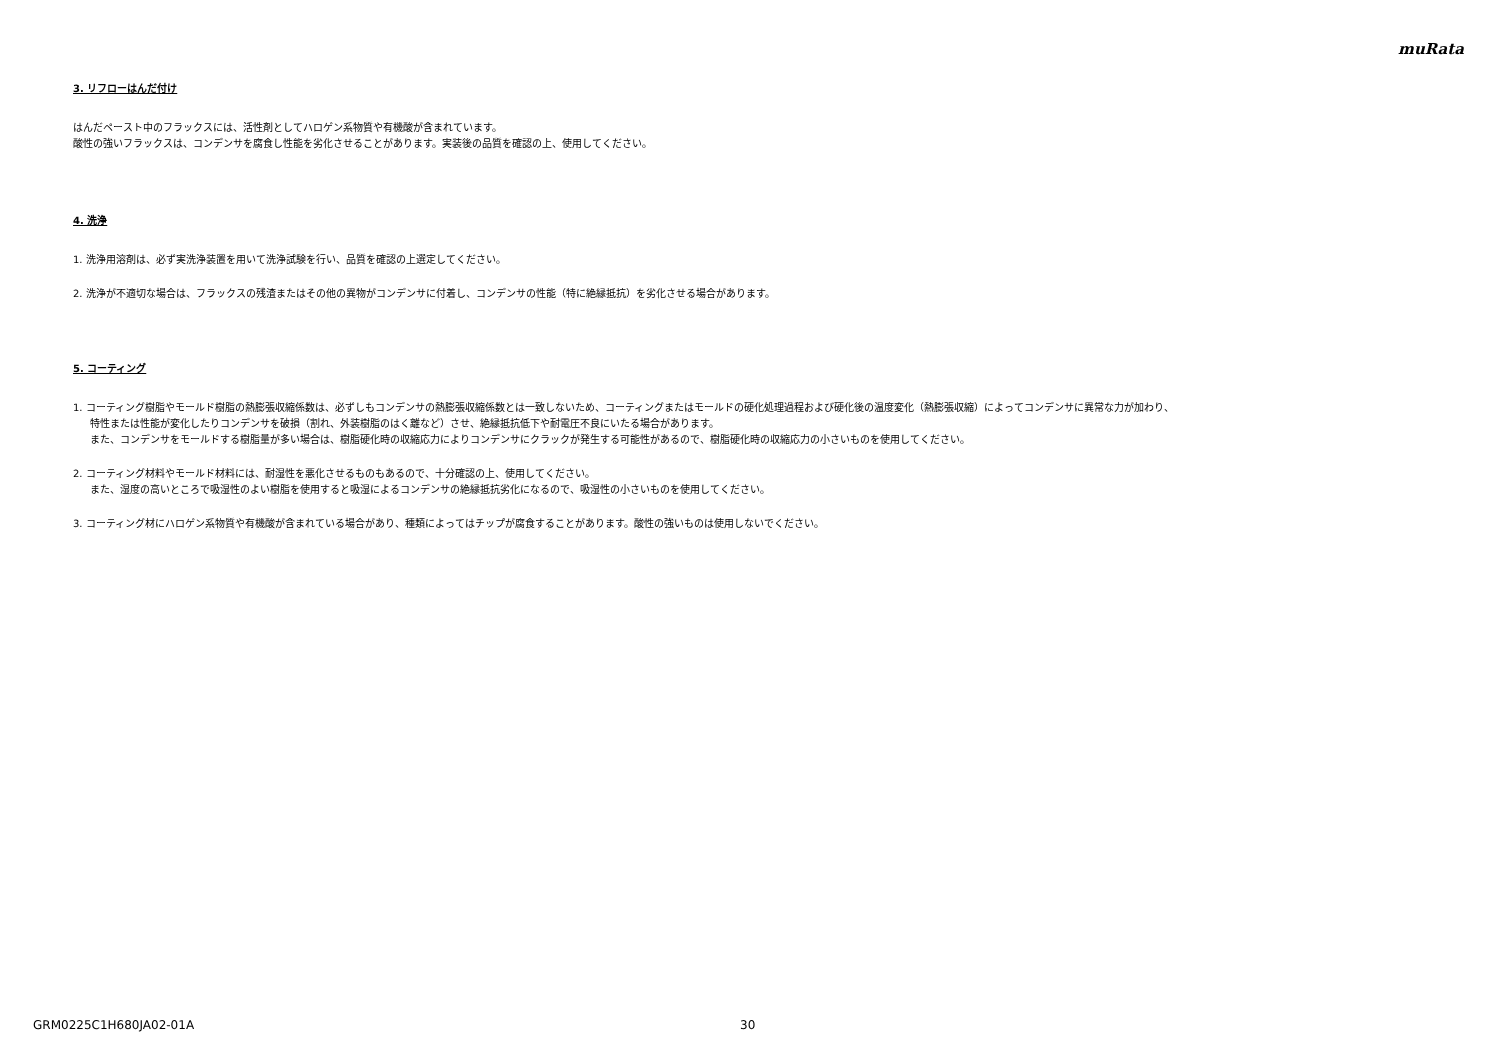muRata
3. リフローはんだ付け
はんだペースト中のフラックスには、活性剤としてハロゲン系物質や有機酸が含まれています。
酸性の強いフラックスは、コンデンサを腐食し性能を劣化させることがあります。実装後の品質を確認の上、使用してください。
4. 洗浄
1. 洗浄用溶剤は、必ず実洗浄装置を用いて洗浄試験を行い、品質を確認の上選定してください。
2. 洗浄が不適切な場合は、フラックスの残渣またはその他の異物がコンデンサに付着し、コンデンサの性能（特に絶縁抵抗）を劣化させる場合があります。
5. コーティング
1. コーティング樹脂やモールド樹脂の熱膨張収縮係数は、必ずしもコンデンサの熱膨張収縮係数とは一致しないため、コーティングまたはモールドの硬化処理過程および硬化後の温度変化（熱膨張収縮）によってコンデンサに異常な力が加わり、
特性または性能が変化したりコンデンサを破損（割れ、外装樹脂のはく離など）させ、絶縁抵抗低下や耐電圧不良にいたる場合があります。
また、コンデンサをモールドする樹脂量が多い場合は、樹脂硬化時の収縮応力によりコンデンサにクラックが発生する可能性があるので、樹脂硬化時の収縮応力の小さいものを使用してください。
2. コーティング材料やモールド材料には、耐湿性を悪化させるものもあるので、十分確認の上、使用してください。
また、湿度の高いところで吸湿性のよい樹脂を使用すると吸湿によるコンデンサの絶縁抵抗劣化になるので、吸湿性の小さいものを使用してください。
3. コーティング材にハロゲン系物質や有機酸が含まれている場合があり、種類によってはチップが腐食することがあります。酸性の強いものは使用しないでください。
GRM0225C1H680JA02-01A 30